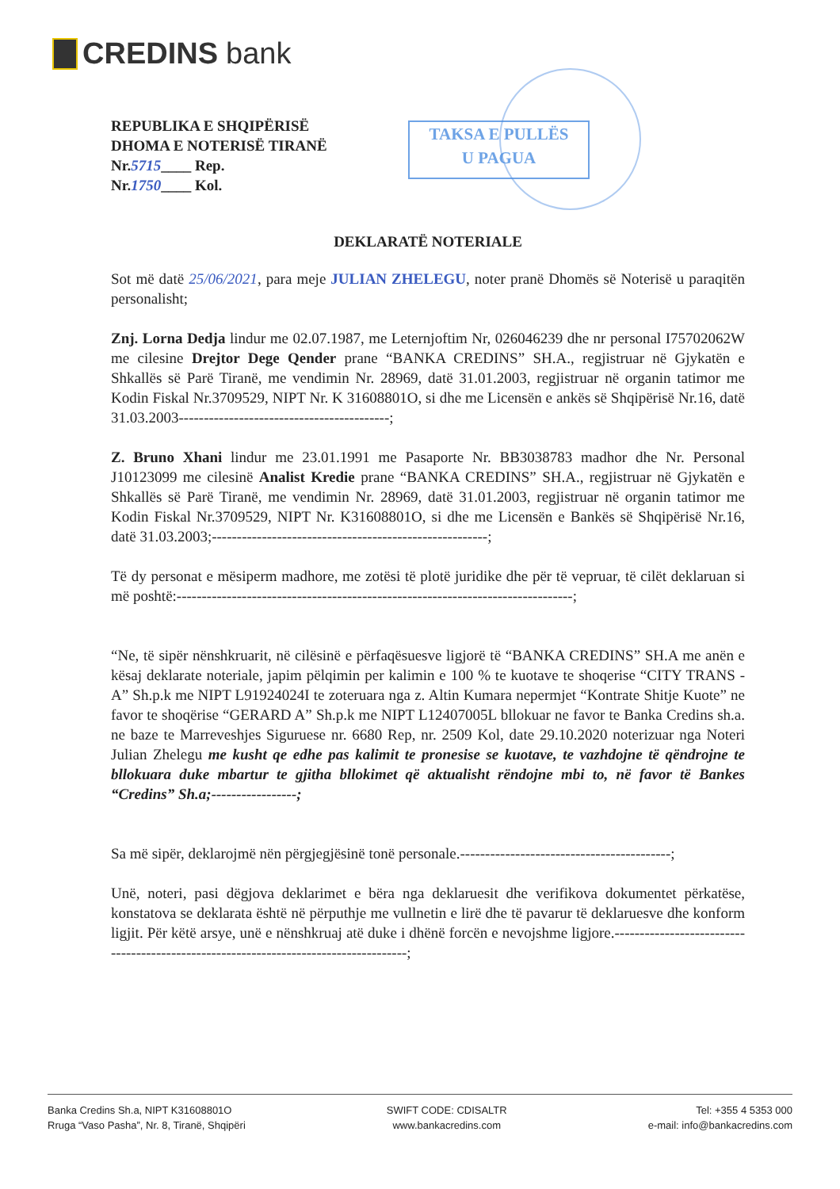CREDINS bank
REPUBLIKA E SHQIPËRISË
DHOMA E NOTERISË TIRANË
Nr.5715____ Rep.
Nr.1750____ Kol.
TAKSA E PULLËS
U PAGUA
DEKLARATË NOTERIALE
Sot më datë 25/06/2021, para meje JULIAN ZHELEGU, noter pranë Dhomës së Noterisë u paraqitën personalisht;
Znj. Lorna Dedja lindur me 02.07.1987, me Leternjoftim Nr, 026046239 dhe nr personal I75702062W me cilesine Drejtor Dege Qender prane “BANKA CREDINS” SH.A., regjistruar në Gjykatën e Shkallës së Parë Tiranë, me vendimin Nr. 28969, datë 31.01.2003, regjistruar në organin tatimor me Kodin Fiskal Nr.3709529, NIPT Nr. K 31608801O, si dhe me Licensën e ankës së Shqipërisë Nr.16, datë 31.03.2003------------------------------------------;
Z. Bruno Xhani lindur me 23.01.1991 me Pasaporte Nr. BB3038783 madhor dhe Nr. Personal J10123099 me cilesinë Analist Kredie prane “BANKA CREDINS” SH.A., regjistruar në Gjykatën e Shkallës së Parë Tiranë, me vendimin Nr. 28969, datë 31.01.2003, regjistruar në organin tatimor me Kodin Fiskal Nr.3709529, NIPT Nr. K31608801O, si dhe me Licensën e Bankës së Shqipërisë Nr.16, datë 31.03.2003;-------------------------------------------------------;
Të dy personat e mësiperm madhore, me zotësi të plotë juridike dhe për të vepruar, të cilët deklaruan si më poshtë:-------------------------------------------------------------------------------;
“Ne, të sipër nënshkruarit, në cilësinë e përfaqësuesve ligjorë të “BANKA CREDINS” SH.A me anën e kësaj deklarate noteriale, japim pëlqimin per kalimin e 100 % te kuotave te shoqerise “CITY TRANS - A” Sh.p.k me NIPT L91924024I te zoteruara nga z. Altin Kumara nepermjet “Kontrate Shitje Kuote” ne favor te shoqërise “GERARD A” Sh.p.k me NIPT L12407005L bllokuar ne favor te Banka Credins sh.a. ne baze te Marreveshjes Siguruese nr. 6680 Rep, nr. 2509 Kol, date 29.10.2020 noterizuar nga Noteri Julian Zhelegu me kusht qe edhe pas kalimit te pronesise se kuotave, te vazhdojne të qëndrojne te bllokuara duke mbartur te gjitha bllokimet që aktualisht rëndojne mbi to, në favor të Bankes “Credins” Sh.a;-----------------;
Sa më sipër, deklarojmë nën përgjegjësinë tonë personale.------------------------------------------;
Unë, noteri, pasi dëgjova deklarimet e bëra nga deklaruesit dhe verifikova dokumentet përkatëse, konstatova se deklarata është në përputhje me vullnetin e lirë dhe të pavarur të deklaruesve dhe konform ligjit. Për këtë arsye, unë e nënshkruaj atë duke i dhënë forcën e nevojshme ligjore.-------------------------------------------------------------------------------------;
Banka Credins Sh.a, NIPT K31608801O
Rruga “Vaso Pasha”, Nr. 8, Tiranë, Shqipëri
SWIFT CODE: CDISALTR
www.bankacredins.com
Tel: +355 4 5353 000
e-mail: info@bankacredins.com